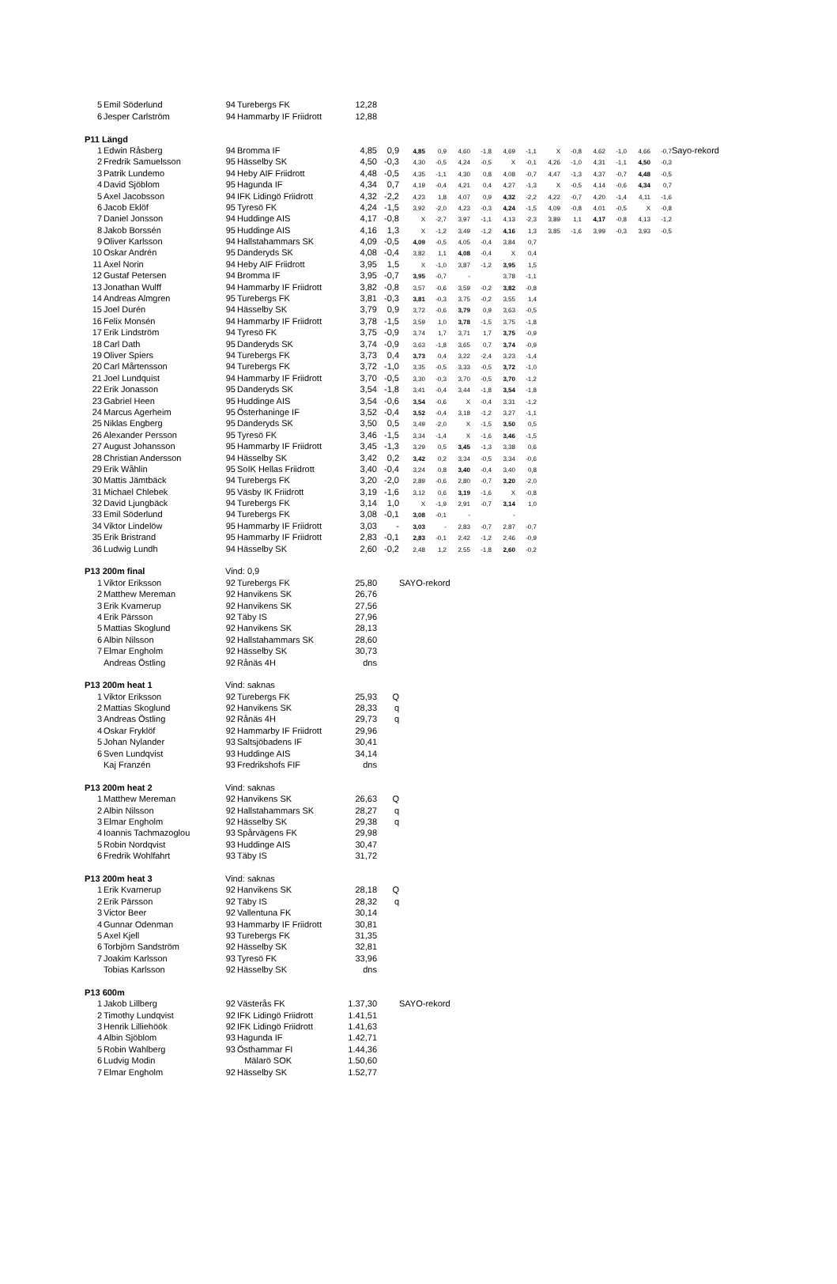| 5 | Emil Söderlund | 94 | Turebergs FK | 12,28 | | | | | | | | | | | | | | |
| 6 | Jesper Carlström | 94 | Hammarby IF Friidrott | 12,88 | | | | | | | | | | | | | | |
| P11 Längd | | | | | | | | | | | | | | | | | | |
| 1 | Edwin Råsberg | 94 | Bromma IF | 4,85 | 0,9 | 4,85 | 0,9 | 4,60 | -1,8 | 4,69 | -1,1 | X | -0,8 | 4,62 | -1,0 | 4,66 | -0,7 | Sayo-rekord |
| 2 | Fredrik Samuelsson | 95 | Hässelby SK | 4,50 | -0,3 | 4,30 | -0,5 | 4,24 | -0,5 | X | -0,1 | 4,26 | -1,0 | 4,31 | -1,1 | 4,50 | -0,3 | |
| 3 | Patrik Lundemo | 94 | Heby AIF Friidrott | 4,48 | -0,5 | 4,35 | -1,1 | 4,30 | 0,8 | 4,08 | -0,7 | 4,47 | -1,3 | 4,37 | -0,7 | 4,48 | -0,5 | |
| 4 | David Sjöblom | 95 | Hagunda IF | 4,34 | 0,7 | 4,19 | -0,4 | 4,21 | 0,4 | 4,27 | -1,3 | X | -0,5 | 4,14 | -0,6 | 4,34 | 0,7 | |
| 5 | Axel Jacobsson | 94 | IFK Lidingö Friidrott | 4,32 | -2,2 | 4,23 | 1,8 | 4,07 | 0,9 | 4,32 | -2,2 | 4,22 | -0,7 | 4,20 | -1,4 | 4,11 | -1,6 | |
| 6 | Jacob Eklöf | 95 | Tyresö FK | 4,24 | -1,5 | 3,92 | -2,0 | 4,23 | -0,3 | 4,24 | -1,5 | 4,09 | -0,8 | 4,01 | -0,5 | X | -0,8 | |
| 7 | Daniel Jonsson | 94 | Huddinge AIS | 4,17 | -0,8 | X | -2,7 | 3,97 | -1,1 | 4,13 | -2,3 | 3,89 | 1,1 | 4,17 | -0,8 | 4,13 | -1,2 | |
| 8 | Jakob Borssén | 95 | Huddinge AIS | 4,16 | 1,3 | X | -1,2 | 3,49 | -1,2 | 4,16 | 1,3 | 3,85 | -1,6 | 3,99 | -0,3 | 3,93 | -0,5 | |
| 9 | Oliver Karlsson | 94 | Hallstahammars SK | 4,09 | -0,5 | 4,09 | -0,5 | 4,05 | -0,4 | 3,84 | 0,7 | | | | | | | |
| 10 | Oskar Andrén | 95 | Danderyds SK | 4,08 | -0,4 | 3,82 | 1,1 | 4,08 | -0,4 | X | 0,4 | | | | | | | |
| 11 | Axel Norin | 94 | Heby AIF Friidrott | 3,95 | 1,5 | X | -1,0 | 3,87 | -1,2 | 3,95 | 1,5 | | | | | | | |
| 12 | Gustaf Petersen | 94 | Bromma IF | 3,95 | -0,7 | 3,95 | -0,7 | - | | 3,78 | -1,1 | | | | | | | |
| 13 | Jonathan Wulff | 94 | Hammarby IF Friidrott | 3,82 | -0,8 | 3,57 | -0,6 | 3,59 | -0,2 | 3,82 | -0,8 | | | | | | | |
| 14 | Andreas Almgren | 95 | Turebergs FK | 3,81 | -0,3 | 3,81 | -0,3 | 3,75 | -0,2 | 3,55 | 1,4 | | | | | | | |
| 15 | Joel Durén | 94 | Hässelby SK | 3,79 | 0,9 | 3,72 | -0,6 | 3,79 | 0,9 | 3,63 | -0,5 | | | | | | | |
| 16 | Felix Monsén | 94 | Hammarby IF Friidrott | 3,78 | -1,5 | 3,59 | 1,0 | 3,78 | -1,5 | 3,75 | -1,8 | | | | | | | |
| 17 | Erik Lindström | 94 | Tyresö FK | 3,75 | -0,9 | 3,74 | 1,7 | 3,71 | 1,7 | 3,75 | -0,9 | | | | | | | |
| 18 | Carl Dath | 95 | Danderyds SK | 3,74 | -0,9 | 3,63 | -1,8 | 3,65 | 0,7 | 3,74 | -0,9 | | | | | | | |
| 19 | Oliver Spiers | 94 | Turebergs FK | 3,73 | 0,4 | 3,73 | 0,4 | 3,22 | -2,4 | 3,23 | -1,4 | | | | | | | |
| 20 | Carl Mårtensson | 94 | Turebergs FK | 3,72 | -1,0 | 3,35 | -0,5 | 3,33 | -0,5 | 3,72 | -1,0 | | | | | | | |
| 21 | Joel Lundquist | 94 | Hammarby IF Friidrott | 3,70 | -0,5 | 3,30 | -0,3 | 3,70 | -0,5 | 3,70 | -1,2 | | | | | | | |
| 22 | Erik Jonasson | 95 | Danderyds SK | 3,54 | -1,8 | 3,41 | -0,4 | 3,44 | -1,8 | 3,54 | -1,8 | | | | | | | |
| 23 | Gabriel Heen | 95 | Huddinge AIS | 3,54 | -0,6 | 3,54 | -0,6 | X | -0,4 | 3,31 | -1,2 | | | | | | | |
| 24 | Marcus Agerheim | 95 | Österhaninge IF | 3,52 | -0,4 | 3,52 | -0,4 | 3,18 | -1,2 | 3,27 | -1,1 | | | | | | | |
| 25 | Niklas Engberg | 95 | Danderyds SK | 3,50 | 0,5 | 3,49 | -2,0 | X | -1,5 | 3,50 | 0,5 | | | | | | | |
| 26 | Alexander Persson | 95 | Tyresö FK | 3,46 | -1,5 | 3,34 | -1,4 | X | -1,6 | 3,46 | -1,5 | | | | | | | |
| 27 | August Johansson | 95 | Hammarby IF Friidrott | 3,45 | -1,3 | 3,29 | 0,5 | 3,45 | -1,3 | 3,38 | 0,6 | | | | | | | |
| 28 | Christian Andersson | 94 | Hässelby SK | 3,42 | 0,2 | 3,42 | 0,2 | 3,34 | -0,5 | 3,34 | -0,6 | | | | | | | |
| 29 | Erik Wåhlin | 95 | SoIK Hellas Friidrott | 3,40 | -0,4 | 3,24 | 0,8 | 3,40 | -0,4 | 3,40 | 0,8 | | | | | | | |
| 30 | Mattis Jämtbäck | 94 | Turebergs FK | 3,20 | -2,0 | 2,89 | -0,6 | 2,80 | -0,7 | 3,20 | -2,0 | | | | | | | |
| 31 | Michael Chlebek | 95 | Väsby IK Friidrott | 3,19 | -1,6 | 3,12 | 0,6 | 3,19 | -1,6 | X | -0,8 | | | | | | | |
| 32 | David Ljungbäck | 94 | Turebergs FK | 3,14 | 1,0 | X | -1,9 | 2,91 | -0,7 | 3,14 | 1,0 | | | | | | | |
| 33 | Emil Söderlund | 94 | Turebergs FK | 3,08 | -0,1 | 3,08 | -0,1 | - | | - | | | | | | | | |
| 34 | Viktor Lindelöw | 95 | Hammarby IF Friidrott | 3,03 | - | 3,03 | - | 2,83 | -0,7 | 2,87 | -0,7 | | | | | | | |
| 35 | Erik Bristrand | 95 | Hammarby IF Friidrott | 2,83 | -0,1 | 2,83 | -0,1 | 2,42 | -1,2 | 2,46 | -0,9 | | | | | | | |
| 36 | Ludwig Lundh | 94 | Hässelby SK | 2,60 | -0,2 | 2,48 | 1,2 | 2,55 | -1,8 | 2,60 | -0,2 | | | | | | | |
| P13 200m final | | Vind: 0,9 | | | | | | | | | | | | | | | | |
| 1 | Viktor Eriksson | 92 | Turebergs FK | 25,80 | | SAYO-rekord | | | | | | | | | | | | |
| 2 | Matthew Mereman | 92 | Hanvikens SK | 26,76 | | | | | | | | | | | | | | |
| 3 | Erik Kvarnerup | 92 | Hanvikens SK | 27,56 | | | | | | | | | | | | | | |
| 4 | Erik Pärsson | 92 | Täby IS | 27,96 | | | | | | | | | | | | | | |
| 5 | Mattias Skoglund | 92 | Hanvikens SK | 28,13 | | | | | | | | | | | | | | |
| 6 | Albin Nilsson | 92 | Hallstahammars SK | 28,60 | | | | | | | | | | | | | | |
| 7 | Elmar Engholm | 92 | Hässelby SK | 30,73 | | | | | | | | | | | | | | |
| | Andreas Östling | 92 | Rånäs 4H | dns | | | | | | | | | | | | | | |
| P13 200m heat 1 | | Vind: saknas | | | | | | | | | | | | | | | | |
| 1 | Viktor Eriksson | 92 | Turebergs FK | 25,93 | Q | | | | | | | | | | | | | |
| 2 | Mattias Skoglund | 92 | Hanvikens SK | 28,33 | q | | | | | | | | | | | | | |
| 3 | Andreas Östling | 92 | Rånäs 4H | 29,73 | q | | | | | | | | | | | | | |
| 4 | Oskar Fryklöf | 92 | Hammarby IF Friidrott | 29,96 | | | | | | | | | | | | | | |
| 5 | Johan Nylander | 93 | Saltsjöbadens IF | 30,41 | | | | | | | | | | | | | | |
| 6 | Sven Lundqvist | 93 | Huddinge AIS | 34,14 | | | | | | | | | | | | | | |
| | Kaj Franzén | 93 | Fredrikshofs FIF | dns | | | | | | | | | | | | | | |
| P13 200m heat 2 | | Vind: saknas | | | | | | | | | | | | | | | | |
| 1 | Matthew Mereman | 92 | Hanvikens SK | 26,63 | Q | | | | | | | | | | | | | |
| 2 | Albin Nilsson | 92 | Hallstahammars SK | 28,27 | q | | | | | | | | | | | | | |
| 3 | Elmar Engholm | 92 | Hässelby SK | 29,38 | q | | | | | | | | | | | | | |
| 4 | Ioannis Tachmazoglou | 93 | Spårvägens FK | 29,98 | | | | | | | | | | | | | | |
| 5 | Robin Nordqvist | 93 | Huddinge AIS | 30,47 | | | | | | | | | | | | | | |
| 6 | Fredrik Wohlfahrt | 93 | Täby IS | 31,72 | | | | | | | | | | | | | | |
| P13 200m heat 3 | | Vind: saknas | | | | | | | | | | | | | | | | |
| 1 | Erik Kvarnerup | 92 | Hanvikens SK | 28,18 | Q | | | | | | | | | | | | | |
| 2 | Erik Pärsson | 92 | Täby IS | 28,32 | q | | | | | | | | | | | | | |
| 3 | Victor Beer | 92 | Vallentuna FK | 30,14 | | | | | | | | | | | | | | |
| 4 | Gunnar Odenman | 93 | Hammarby IF Friidrott | 30,81 | | | | | | | | | | | | | | |
| 5 | Axel Kjell | 93 | Turebergs FK | 31,35 | | | | | | | | | | | | | | |
| 6 | Torbjörn Sandström | 92 | Hässelby SK | 32,81 | | | | | | | | | | | | | | |
| 7 | Joakim Karlsson | 93 | Tyresö FK | 33,96 | | | | | | | | | | | | | | |
| | Tobias Karlsson | 92 | Hässelby SK | dns | | | | | | | | | | | | | | |
| P13 600m | | | | | | | | | | | | | | | | | | |
| 1 | Jakob Lillberg | 92 | Västerås FK | 1.37,30 | | SAYO-rekord | | | | | | | | | | | | |
| 2 | Timothy Lundqvist | 92 | IFK Lidingö Friidrott | 1.41,51 | | | | | | | | | | | | | | |
| 3 | Henrik Lilliehöök | 92 | IFK Lidingö Friidrott | 1.41,63 | | | | | | | | | | | | | | |
| 4 | Albin Sjöblom | 93 | Hagunda IF | 1.42,71 | | | | | | | | | | | | | | |
| 5 | Robin Wahlberg | 93 | Östhammar FI | 1.44,36 | | | | | | | | | | | | | | |
| 6 | Ludvig Modin | | Mälarö SOK | 1.50,60 | | | | | | | | | | | | | | |
| 7 | Elmar Engholm | 92 | Hässelby SK | 1.52,77 | | | | | | | | | | | | | | |